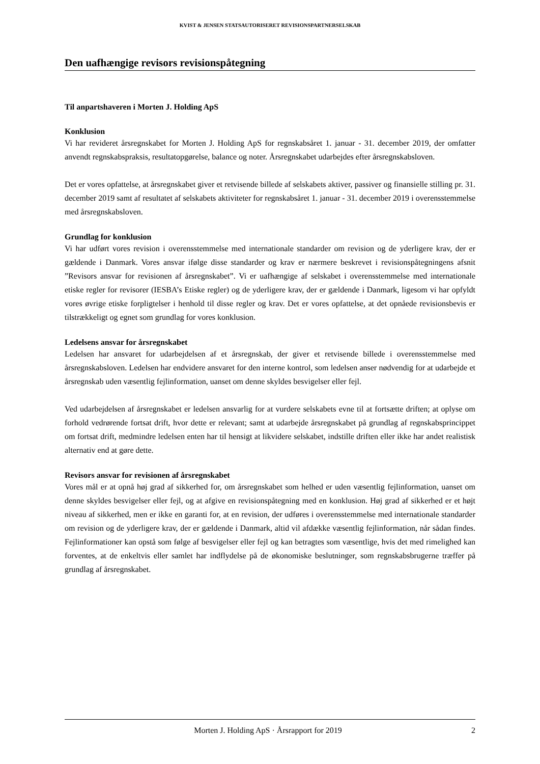KVIST & JENSEN STATSAUTORISERET REVISIONSPARTNERSELSKAB
Den uafhængige revisors revisionspåtegning
Til anpartshaveren i Morten J. Holding ApS
Konklusion
Vi har revideret årsregnskabet for Morten J. Holding ApS for regnskabsåret 1. januar - 31. december 2019, der omfatter anvendt regnskabspraksis, resultatopgørelse, balance og noter. Årsregnskabet udarbejdes efter årsregnskabsloven.
Det er vores opfattelse, at årsregnskabet giver et retvisende billede af selskabets aktiver, passiver og finansielle stilling pr. 31. december 2019 samt af resultatet af selskabets aktiviteter for regnskabsåret 1. januar - 31. december 2019 i overensstemmelse med årsregnskabsloven.
Grundlag for konklusion
Vi har udført vores revision i overensstemmelse med internationale standarder om revision og de yderligere krav, der er gældende i Danmark. Vores ansvar ifølge disse standarder og krav er nærmere beskrevet i revisionspåtegningens afsnit ”Revisors ansvar for revisionen af årsregnskabet”. Vi er uafhængige af selskabet i overensstemmelse med internationale etiske regler for revisorer (IESBA’s Etiske regler) og de yderligere krav, der er gældende i Danmark, ligesom vi har opfyldt vores øvrige etiske forpligtelser i henhold til disse regler og krav. Det er vores opfattelse, at det opnåede revisionsbevis er tilstrækkeligt og egnet som grundlag for vores konklusion.
Ledelsens ansvar for årsregnskabet
Ledelsen har ansvaret for udarbejdelsen af et årsregnskab, der giver et retvisende billede i overensstemmelse med årsregnskabsloven. Ledelsen har endvidere ansvaret for den interne kontrol, som ledelsen anser nødvendig for at udarbejde et årsregnskab uden væsentlig fejlinformation, uanset om denne skyldes besvigelser eller fejl.
Ved udarbejdelsen af årsregnskabet er ledelsen ansvarlig for at vurdere selskabets evne til at fortsætte driften; at oplyse om forhold vedrørende fortsat drift, hvor dette er relevant; samt at udarbejde årsregnskabet på grundlag af regnskabsprincippet om fortsat drift, medmindre ledelsen enten har til hensigt at likvidere selskabet, indstille driften eller ikke har andet realistisk alternativ end at gøre dette.
Revisors ansvar for revisionen af årsregnskabet
Vores mål er at opnå høj grad af sikkerhed for, om årsregnskabet som helhed er uden væsentlig fejlinformation, uanset om denne skyldes besvigelser eller fejl, og at afgive en revisionspåtegning med en konklusion. Høj grad af sikkerhed er et højt niveau af sikkerhed, men er ikke en garanti for, at en revision, der udføres i overensstemmelse med internationale standarder om revision og de yderligere krav, der er gældende i Danmark, altid vil afdække væsentlig fejlinformation, når sådan findes. Fejlinformationer kan opstå som følge af besvigelser eller fejl og kan betragtes som væsentlige, hvis det med rimelighed kan forventes, at de enkeltvis eller samlet har indflydelse på de økonomiske beslutninger, som regnskabsbrugerne træffer på grundlag af årsregnskabet.
Morten J. Holding ApS · Årsrapport for 2019 2